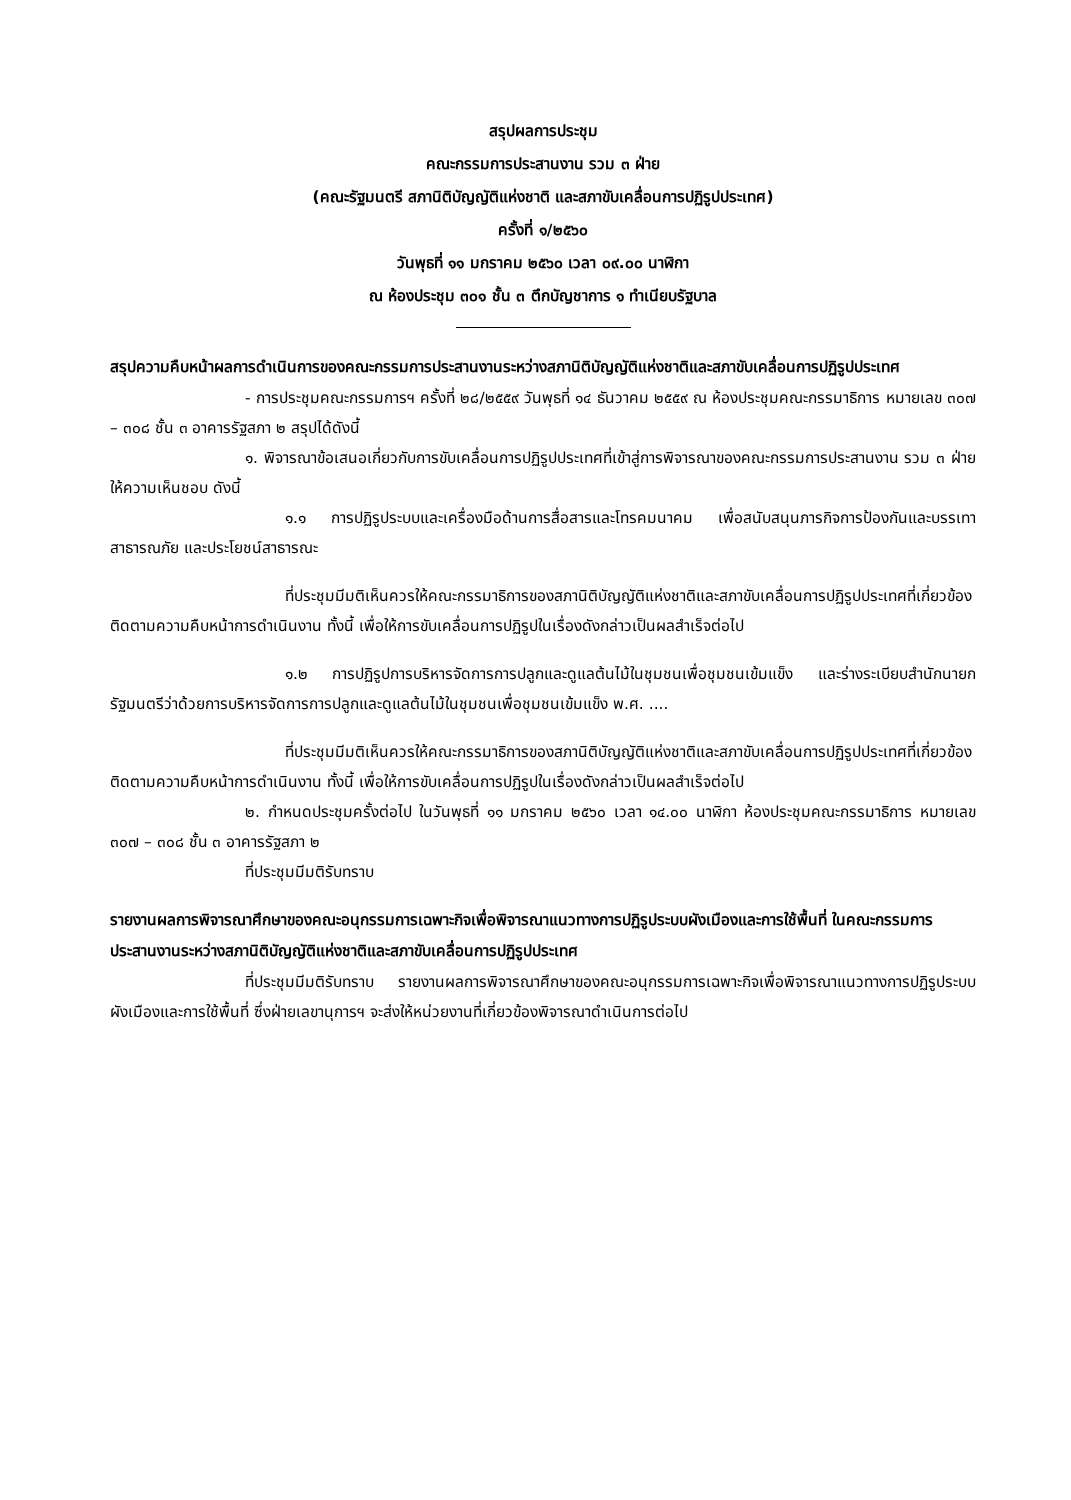สรุปผลการประชุม
คณะกรรมการประสานงาน รวม ๓ ฝ่าย
(คณะรัฐมนตรี สภานิติบัญญัติแห่งชาติ และสภาขับเคลื่อนการปฏิรูปประเทศ)
ครั้งที่ ๑/๒๕๖๐
วันพุธที่ ๑๑ มกราคม ๒๕๖๐ เวลา ๐๙.๐๐ นาฬิกา
ณ ห้องประชุม ๓๐๑ ชั้น ๓ ตึกบัญชาการ ๑ ทำเนียบรัฐบาล
สรุปความคืบหน้าผลการดำเนินการของคณะกรรมการประสานงานระหว่างสภานิติบัญญัติแห่งชาติและสภาขับเคลื่อนการปฏิรูปประเทศ
- การประชุมคณะกรรมการฯ ครั้งที่ ๒๘/๒๕๕๙ วันพุธที่ ๑๔ ธันวาคม ๒๕๕๙ ณ ห้องประชุมคณะกรรมาธิการ หมายเลข ๓๐๗ – ๓๐๘ ชั้น ๓ อาคารรัฐสภา ๒ สรุปได้ดังนี้
๑. พิจารณาข้อเสนอเกี่ยวกับการขับเคลื่อนการปฏิรูปประเทศที่เข้าสู่การพิจารณาของคณะกรรมการประสานงาน รวม ๓ ฝ่าย ให้ความเห็นชอบ ดังนี้
๑.๑ การปฏิรูประบบและเครื่องมือด้านการสื่อสารและโทรคมนาคม เพื่อสนับสนุนภารกิจการป้องกันและบรรเทาสาธารณภัย และประโยชน์สาธารณะ
ที่ประชุมมีมติเห็นควรให้คณะกรรมาธิการของสภานิติบัญญัติแห่งชาติและสภาขับเคลื่อนการปฏิรูปประเทศที่เกี่ยวข้อง ติดตามความคืบหน้าการดำเนินงาน ทั้งนี้ เพื่อให้การขับเคลื่อนการปฏิรูปในเรื่องดังกล่าวเป็นผลสำเร็จต่อไป
๑.๒ การปฏิรูปการบริหารจัดการการปลูกและดูแลต้นไม้ในชุมชนเพื่อชุมชนเข้มแข็ง และร่างระเบียบสำนักนายกรัฐมนตรีว่าด้วยการบริหารจัดการการปลูกและดูแลต้นไม้ในชุมชนเพื่อชุมชนเข้มแข็ง พ.ศ. ....
ที่ประชุมมีมติเห็นควรให้คณะกรรมาธิการของสภานิติบัญญัติแห่งชาติและสภาขับเคลื่อนการปฏิรูปประเทศที่เกี่ยวข้อง ติดตามความคืบหน้าการดำเนินงาน ทั้งนี้ เพื่อให้การขับเคลื่อนการปฏิรูปในเรื่องดังกล่าวเป็นผลสำเร็จต่อไป
๒. กำหนดประชุมครั้งต่อไป ในวันพุธที่ ๑๑ มกราคม ๒๕๖๐ เวลา ๑๔.๐๐ นาฬิกา ห้องประชุมคณะกรรมาธิการ หมายเลข ๓๐๗ – ๓๐๘ ชั้น ๓ อาคารรัฐสภา ๒
ที่ประชุมมีมติรับทราบ
รายงานผลการพิจารณาศึกษาของคณะอนุกรรมการเฉพาะกิจเพื่อพิจารณาแนวทางการปฏิรูประบบผังเมืองและการใช้พื้นที่ ในคณะกรรมการประสานงานระหว่างสภานิติบัญญัติแห่งชาติและสภาขับเคลื่อนการปฏิรูปประเทศ
ที่ประชุมมีมติรับทราบ รายงานผลการพิจารณาศึกษาของคณะอนุกรรมการเฉพาะกิจเพื่อพิจารณาแนวทางการปฏิรูประบบผังเมืองและการใช้พื้นที่ ซึ่งฝ่ายเลขานุการฯ จะส่งให้หน่วยงานที่เกี่ยวข้องพิจารณาดำเนินการต่อไป